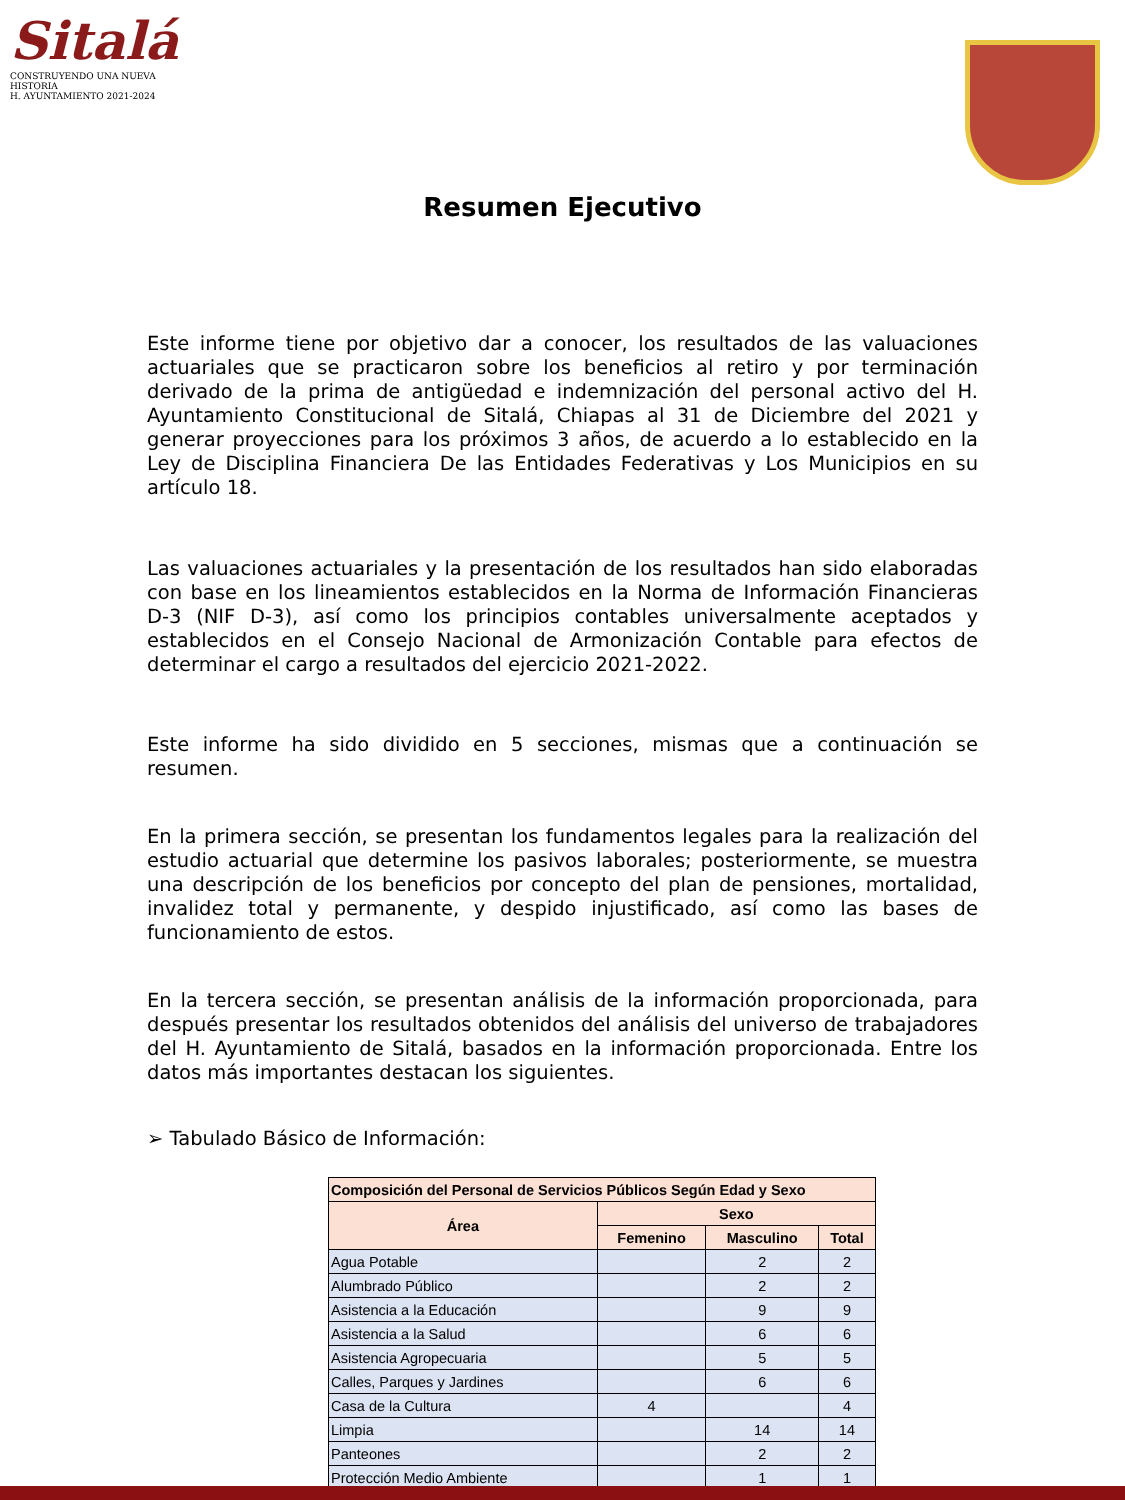Sitalá
CONSTRUYENDO UNA NUEVA HISTORIA
H. AYUNTAMIENTO 2021-2024
Resumen Ejecutivo
Este informe tiene por objetivo dar a conocer, los resultados de las valuaciones actuariales que se practicaron sobre los beneficios al retiro y por terminación derivado de la prima de antigüedad e indemnización del personal activo del H. Ayuntamiento Constitucional de Sitalá, Chiapas al 31 de Diciembre del 2021 y generar proyecciones para los próximos 3 años, de acuerdo a lo establecido en la Ley de Disciplina Financiera De las Entidades Federativas y Los Municipios en su artículo 18.
Las valuaciones actuariales y la presentación de los resultados han sido elaboradas con base en los lineamientos establecidos en la Norma de Información Financieras D-3 (NIF D-3), así como los principios contables universalmente aceptados y establecidos en el Consejo Nacional de Armonización Contable para efectos de determinar el cargo a resultados del ejercicio 2021-2022.
Este informe ha sido dividido en 5 secciones, mismas que a continuación se resumen.
En la primera sección, se presentan los fundamentos legales para la realización del estudio actuarial que determine los pasivos laborales; posteriormente, se muestra una descripción de los beneficios por concepto del plan de pensiones, mortalidad, invalidez total y permanente, y despido injustificado, así como las bases de funcionamiento de estos.
En la tercera sección, se presentan análisis de la información proporcionada, para después presentar los resultados obtenidos del análisis del universo de trabajadores del H. Ayuntamiento de Sitalá, basados en la información proporcionada. Entre los datos más importantes destacan los siguientes.
➢ Tabulado Básico de Información:
| Composición del Personal de Servicios Públicos Según Edad y Sexo | | | |
| --- | --- | --- | --- |
| Área | Sexo | | |
| | Femenino | Masculino | Total |
| Agua Potable | | 2 | 2 |
| Alumbrado Público | | 2 | 2 |
| Asistencia a la Educación | | 9 | 9 |
| Asistencia a la Salud | | 6 | 6 |
| Asistencia Agropecuaria | | 5 | 5 |
| Calles, Parques y Jardines | | 6 | 6 |
| Casa de la Cultura | 4 | | 4 |
| Limpia | | 14 | 14 |
| Panteones | | 2 | 2 |
| Protección Medio Ambiente | | 1 | 1 |